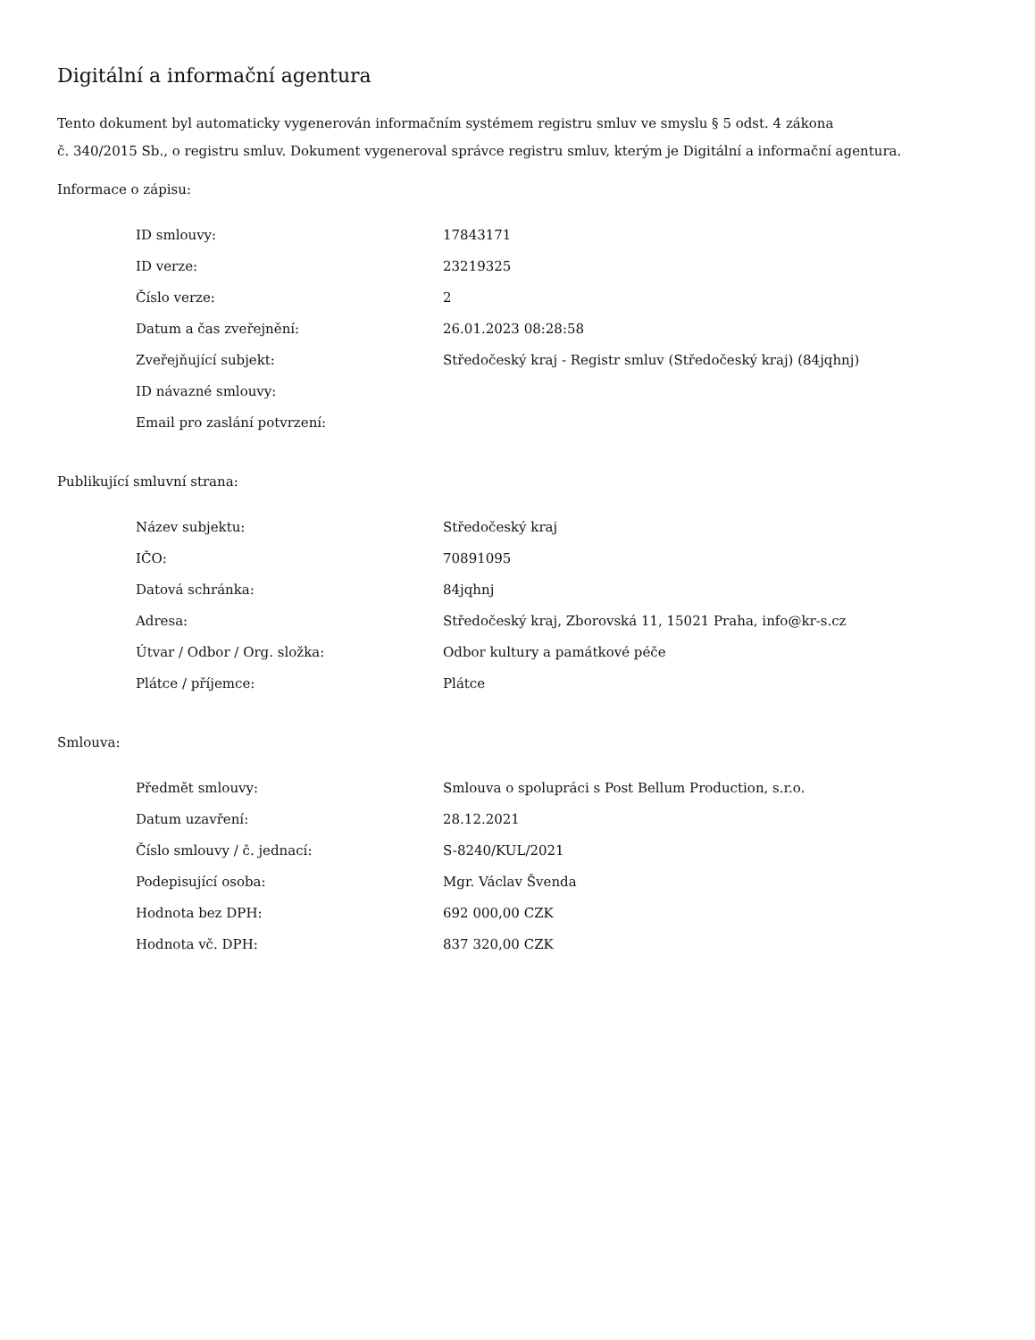Digitální a informační agentura
Tento dokument byl automaticky vygenerován informačním systémem registru smluv ve smyslu § 5 odst. 4 zákona
č. 340/2015 Sb., o registru smluv. Dokument vygeneroval správce registru smluv, kterým je Digitální a informační agentura.
Informace o zápisu:
| ID smlouvy: | 17843171 |
| ID verze: | 23219325 |
| Číslo verze: | 2 |
| Datum a čas zveřejnění: | 26.01.2023 08:28:58 |
| Zveřejňující subjekt: | Středočeský kraj - Registr smluv (Středočeský kraj) (84jqhnj) |
| ID návazné smlouvy: | |
| Email pro zaslání potvrzení: | |
Publikující smluvní strana:
| Název subjektu: | Středočeský kraj |
| IČO: | 70891095 |
| Datová schránka: | 84jqhnj |
| Adresa: | Středočeský kraj, Zborovská 11, 15021 Praha, info@kr-s.cz |
| Útvar / Odbor / Org. složka: | Odbor kultury a památkové péče |
| Plátce / příjemce: | Plátce |
Smlouva:
| Předmět smlouvy: | Smlouva o spolupráci s Post Bellum Production, s.r.o. |
| Datum uzavření: | 28.12.2021 |
| Číslo smlouvy / č. jednací: | S-8240/KUL/2021 |
| Podepisující osoba: | Mgr. Václav Švenda |
| Hodnota bez DPH: | 692 000,00 CZK |
| Hodnota vč. DPH: | 837 320,00 CZK |